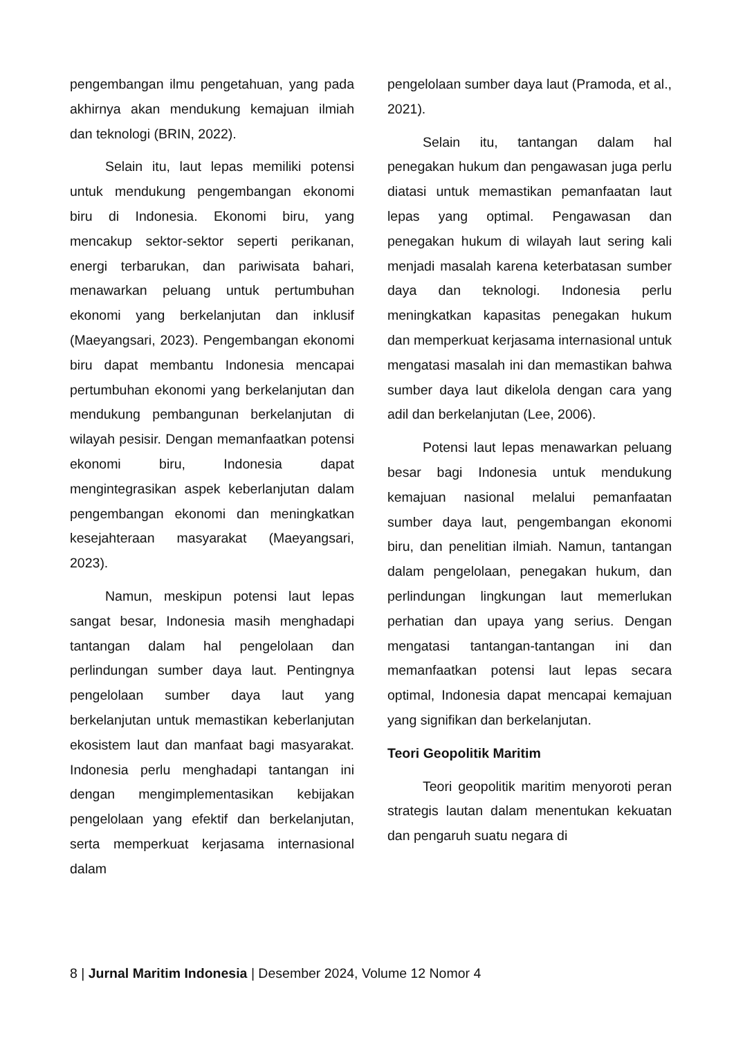pengembangan ilmu pengetahuan, yang pada akhirnya akan mendukung kemajuan ilmiah dan teknologi (BRIN, 2022).
Selain itu, laut lepas memiliki potensi untuk mendukung pengembangan ekonomi biru di Indonesia. Ekonomi biru, yang mencakup sektor-sektor seperti perikanan, energi terbarukan, dan pariwisata bahari, menawarkan peluang untuk pertumbuhan ekonomi yang berkelanjutan dan inklusif (Maeyangsari, 2023). Pengembangan ekonomi biru dapat membantu Indonesia mencapai pertumbuhan ekonomi yang berkelanjutan dan mendukung pembangunan berkelanjutan di wilayah pesisir. Dengan memanfaatkan potensi ekonomi biru, Indonesia dapat mengintegrasikan aspek keberlanjutan dalam pengembangan ekonomi dan meningkatkan kesejahteraan masyarakat (Maeyangsari, 2023).
Namun, meskipun potensi laut lepas sangat besar, Indonesia masih menghadapi tantangan dalam hal pengelolaan dan perlindungan sumber daya laut. Pentingnya pengelolaan sumber daya laut yang berkelanjutan untuk memastikan keberlanjutan ekosistem laut dan manfaat bagi masyarakat. Indonesia perlu menghadapi tantangan ini dengan mengimplementasikan kebijakan pengelolaan yang efektif dan berkelanjutan, serta memperkuat kerjasama internasional dalam
pengelolaan sumber daya laut (Pramoda, et al., 2021).
Selain itu, tantangan dalam hal penegakan hukum dan pengawasan juga perlu diatasi untuk memastikan pemanfaatan laut lepas yang optimal. Pengawasan dan penegakan hukum di wilayah laut sering kali menjadi masalah karena keterbatasan sumber daya dan teknologi. Indonesia perlu meningkatkan kapasitas penegakan hukum dan memperkuat kerjasama internasional untuk mengatasi masalah ini dan memastikan bahwa sumber daya laut dikelola dengan cara yang adil dan berkelanjutan (Lee, 2006).
Potensi laut lepas menawarkan peluang besar bagi Indonesia untuk mendukung kemajuan nasional melalui pemanfaatan sumber daya laut, pengembangan ekonomi biru, dan penelitian ilmiah. Namun, tantangan dalam pengelolaan, penegakan hukum, dan perlindungan lingkungan laut memerlukan perhatian dan upaya yang serius. Dengan mengatasi tantangan-tantangan ini dan memanfaatkan potensi laut lepas secara optimal, Indonesia dapat mencapai kemajuan yang signifikan dan berkelanjutan.
Teori Geopolitik Maritim
Teori geopolitik maritim menyoroti peran strategis lautan dalam menentukan kekuatan dan pengaruh suatu negara di
8 | Jurnal Maritim Indonesia | Desember 2024, Volume 12 Nomor 4